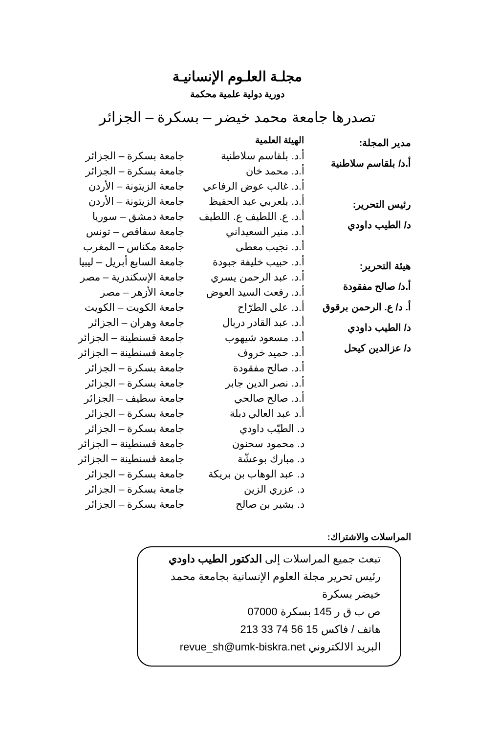مجلـة العلـوم الإنسانيـة
دورية دولية علمية محكمة
تصدرها جامعة محمد خيضر – بسكرة – الجزائر
مدير المجلة:
أ.د/ بلقاسم سلاطنية
رئيس التحرير:
د/ الطيب داودي
هيئة التحرير:
أ.د/ صالح مفقودة
أ. د/ ع. الرحمن برقوق
د/ الطيب داودي
د/ عزالدين كيحل
| الهيئة العلمية | |
| --- | --- |
| أ.د. بلقاسم سلاطنية | جامعة بسكرة – الجزائر |
| أ.د. محمد خان | جامعة بسكرة – الجزائر |
| أ.د. غالب عوض الرفاعي | جامعة الزيتونة – الأردن |
| أ.د. بلعربي عبد الحفيظ | جامعة الزيتونة – الأردن |
| أ.د. ع. اللطيف ع. اللطيف | جامعة دمشق – سوريا |
| أ.د. منير السعيداني | جامعة سفاقص – تونس |
| أ.د. نجيب معطى | جامعة مكناس – المغرب |
| أ.د. حبيب خليفة جبودة | جامعة السابع أبريل – ليبيا |
| أ.د. عبد الرحمن يسري | جامعة الإسكندرية – مصر |
| أ.د. رفعت السيد العوض | جامعة الأزهر – مصر |
| أ.د. علي الطرّاح | جامعة الكويت – الكويت |
| أ.د. عبد القادر دربال | جامعة وهران – الجزائر |
| أ.د. مسعود شيهوب | جامعة قسنطينة – الجزائر |
| أ.د. حميد خروف | جامعة قسنطينة – الجزائر |
| أ.د. صالح مفقودة | جامعة بسكرة – الجزائر |
| أ.د. نصر الدين جابر | جامعة بسكرة – الجزائر |
| أ.د. صالح صالحي | جامعة سطيف – الجزائر |
| أ.د عبد العالي دبلة | جامعة بسكرة – الجزائر |
| د. الطيّب داودي | جامعة بسكرة – الجزائر |
| د. محمود سحنون | جامعة قسنطينة – الجزائر |
| د. مبارك بوعشّة | جامعة قسنطينة – الجزائر |
| د. عبد الوهاب بن بريكة | جامعة بسكرة – الجزائر |
| د. عزري الزين | جامعة بسكرة – الجزائر |
| د. بشير بن صالح | جامعة بسكرة – الجزائر |
المراسلات والاشتراك:
تبعث جميع المراسلات إلى الدكتور الطيب داودي
رئيس تحرير مجلة العلوم الإنسانية بجامعة محمد خيضر بسكرة
ص ب ق ر 145 بسكرة 07000
هاتف / فاكس 15 56 74 33 213
البريد الالكتروني revue_sh@umk-biskra.net